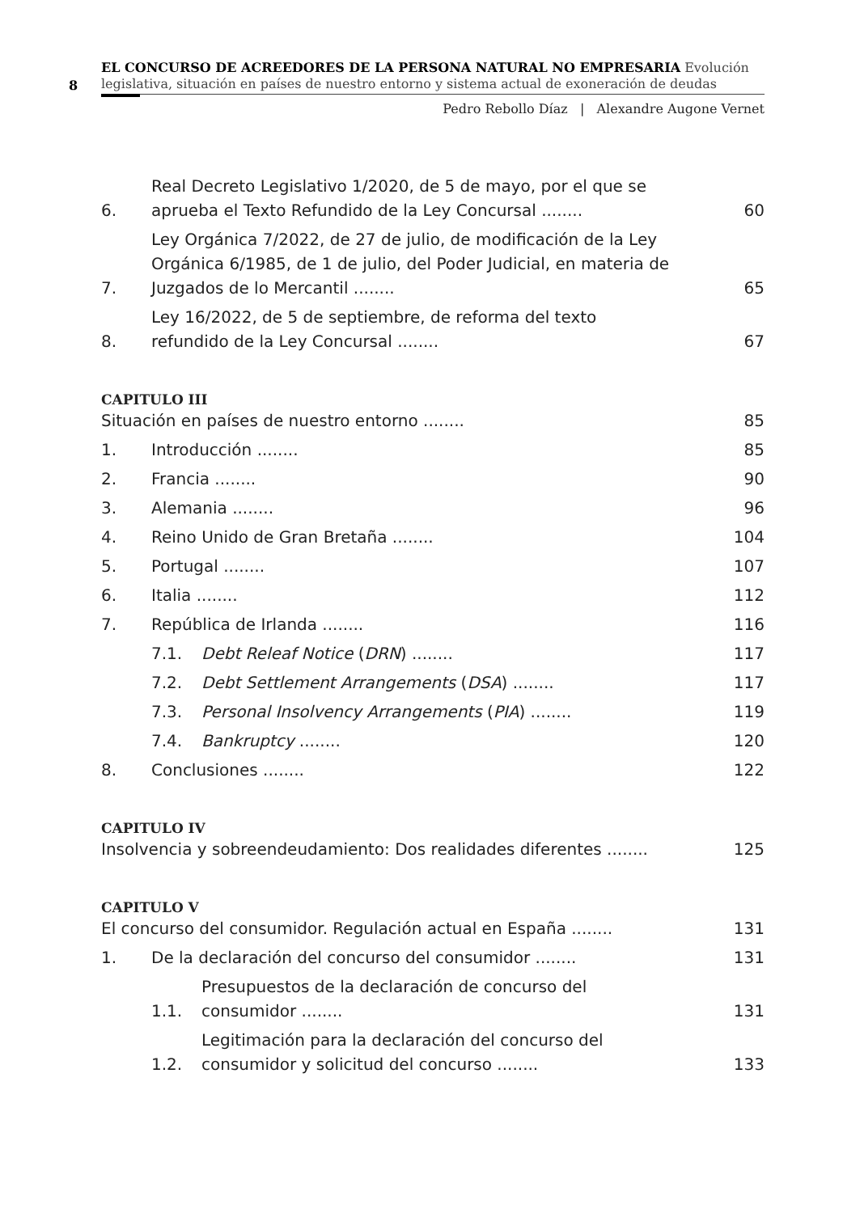8
EL CONCURSO DE ACREEDORES DE LA PERSONA NATURAL NO EMPRESARIA Evolución legislativa, situación en países de nuestro entorno y sistema actual de exoneración de deudas
Pedro Rebollo Díaz | Alexandre Augone Vernet
6. Real Decreto Legislativo 1/2020, de 5 de mayo, por el que se aprueba el Texto Refundido de la Ley Concursal ........ 60
7. Ley Orgánica 7/2022, de 27 de julio, de modificación de la Ley Orgánica 6/1985, de 1 de julio, del Poder Judicial, en materia de Juzgados de lo Mercantil ........ 65
8. Ley 16/2022, de 5 de septiembre, de reforma del texto refundido de la Ley Concursal ........ 67
CAPITULO III
Situación en países de nuestro entorno ........ 85
1. Introducción ........ 85
2. Francia ........ 90
3. Alemania ........ 96
4. Reino Unido de Gran Bretaña ........ 104
5. Portugal ........ 107
6. Italia ........ 112
7. República de Irlanda ........ 116
7.1. Debt Releaf Notice (DRN) ........ 117
7.2. Debt Settlement Arrangements (DSA) ........ 117
7.3. Personal Insolvency Arrangements (PIA) ........ 119
7.4. Bankruptcy ........ 120
8. Conclusiones ........ 122
CAPITULO IV
Insolvencia y sobreendeudamiento: Dos realidades diferentes ........ 125
CAPITULO V
El concurso del consumidor. Regulación actual en España ........ 131
1. De la declaración del concurso del consumidor ........ 131
1.1. Presupuestos de la declaración de concurso del consumidor ........ 131
1.2. Legitimación para la declaración del concurso del consumidor y solicitud del concurso ........ 133